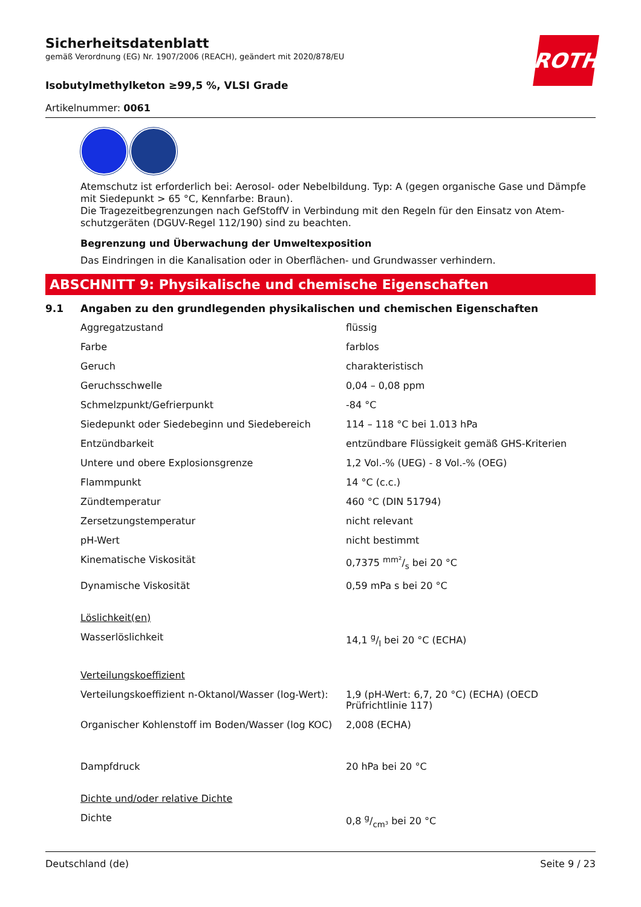ROTH
Sicherheitsdatenblatt
gemäß Verordnung (EG) Nr. 1907/2006 (REACH), geändert mit 2020/878/EU
Isobutylmethylketon ≥99,5 %, VLSI Grade
Artikelnummer: 0061
Atemschutz ist erforderlich bei: Aerosol- oder Nebelbildung. Typ: A (gegen organische Gase und Dämpfe mit Siedepunkt > 65 °C, Kennfarbe: Braun).
Die Tragezeitbegrenzungen nach GefStoffV in Verbindung mit den Regeln für den Einsatz von Atem­schutzgeräten (DGUV-Regel 112/190) sind zu beachten.
Begrenzung und Überwachung der Umweltexposition
Das Eindringen in die Kanalisation oder in Oberflächen- und Grundwasser verhindern.
ABSCHNITT 9: Physikalische und chemische Eigenschaften
9.1 Angaben zu den grundlegenden physikalischen und chemischen Eigenschaften
| Aggregatzustand | flüssig |
| Farbe | farblos |
| Geruch | charakteristisch |
| Geruchsschwelle | 0,04 – 0,08 ppm |
| Schmelzpunkt/Gefrierpunkt | -84 °C |
| Siedepunkt oder Siedebeginn und Siedebereich | 114 – 118 °C bei 1.013 hPa |
| Entzündbarkeit | entzündbare Flüssigkeit gemäß GHS-Kriterien |
| Untere und obere Explosionsgrenze | 1,2 Vol.-% (UEG) - 8 Vol.-% (OEG) |
| Flammpunkt | 14 °C (c.c.) |
| Zündtemperatur | 460 °C (DIN 51794) |
| Zersetzungstemperatur | nicht relevant |
| pH-Wert | nicht bestimmt |
| Kinematische Viskosität | 0,7375 mm²/s bei 20 °C |
| Dynamische Viskosität | 0,59 mPa s bei 20 °C |
| Löslichkeit(en) | |
| Wasserlöslichkeit | 14,1 g/l bei 20 °C (ECHA) |
| Verteilungskoeffizient | |
| Verteilungskoeffizient n-Oktanol/Wasser (log-Wert): | 1,9 (pH-Wert: 6,7, 20 °C) (ECHA) (OECD Prüfrichtlinie 117) |
| Organischer Kohlenstoff im Boden/Wasser (log KOC) | 2,008 (ECHA) |
| Dampfdruck | 20 hPa bei 20 °C |
| Dichte und/oder relative Dichte | |
| Dichte | 0,8 g/cm³ bei 20 °C |
Deutschland (de) Seite 9 / 23